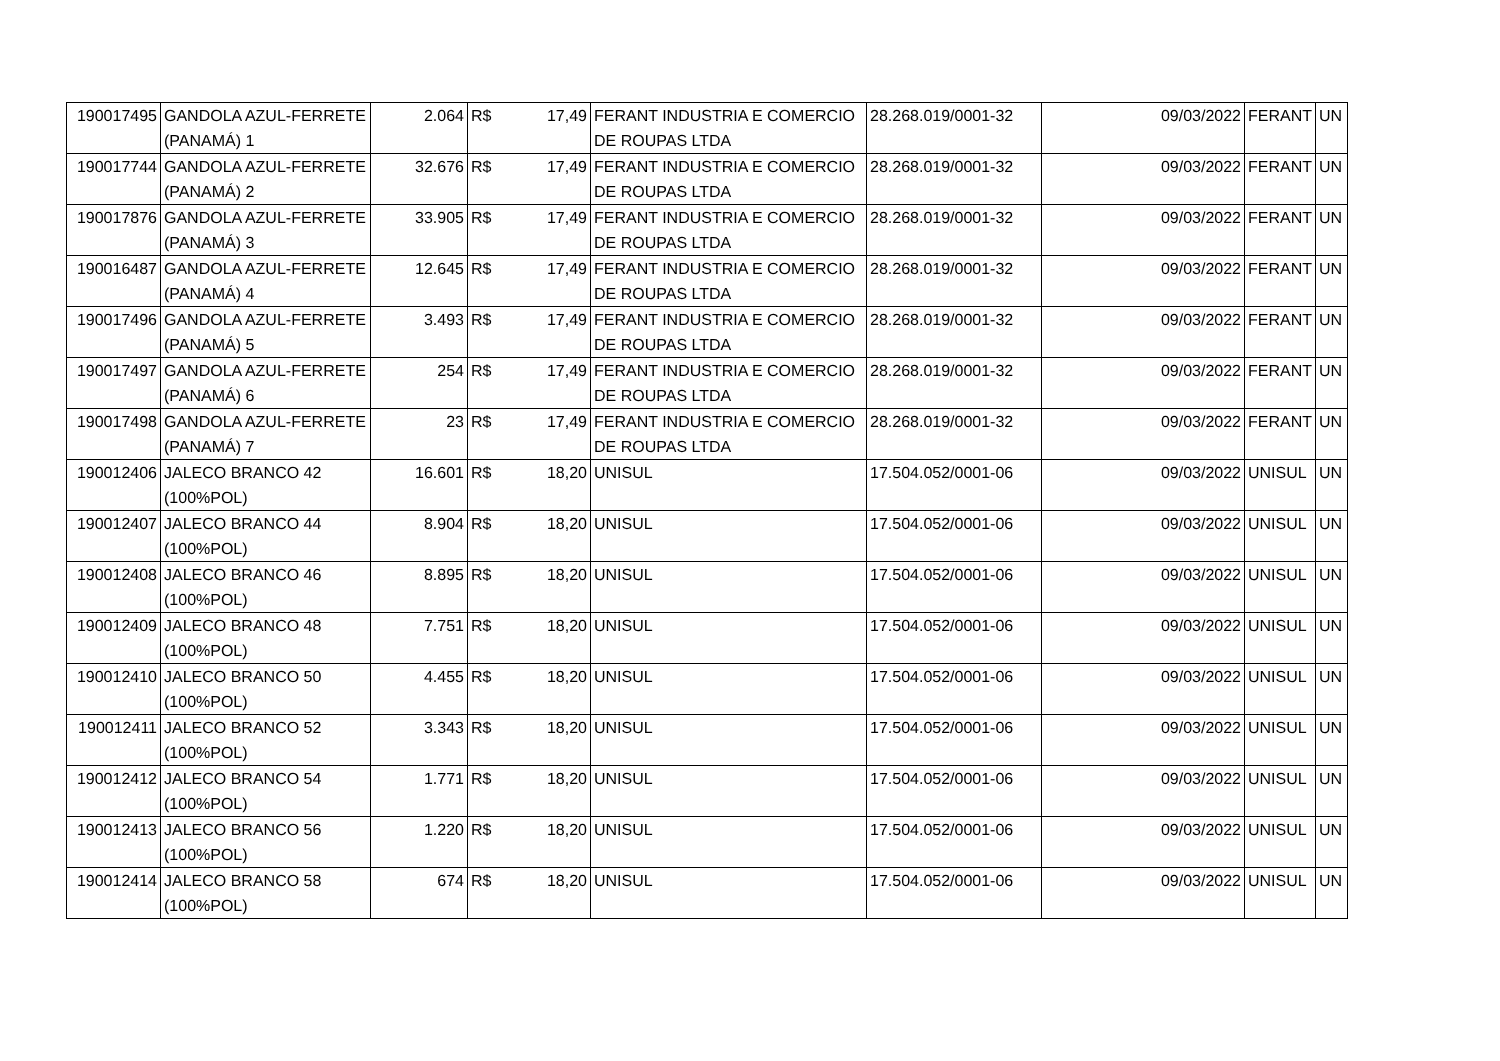| 190017495 | GANDOLA AZUL-FERRETE (PANAMÁ) 1 | 2.064 | R$ | 17,49 | FERANT INDUSTRIA E COMERCIO DE ROUPAS LTDA | 28.268.019/0001-32 | 09/03/2022 | FERANT | UN |
| 190017744 | GANDOLA AZUL-FERRETE (PANAMÁ) 2 | 32.676 | R$ | 17,49 | FERANT INDUSTRIA E COMERCIO DE ROUPAS LTDA | 28.268.019/0001-32 | 09/03/2022 | FERANT | UN |
| 190017876 | GANDOLA AZUL-FERRETE (PANAMÁ) 3 | 33.905 | R$ | 17,49 | FERANT INDUSTRIA E COMERCIO DE ROUPAS LTDA | 28.268.019/0001-32 | 09/03/2022 | FERANT | UN |
| 190016487 | GANDOLA AZUL-FERRETE (PANAMÁ) 4 | 12.645 | R$ | 17,49 | FERANT INDUSTRIA E COMERCIO DE ROUPAS LTDA | 28.268.019/0001-32 | 09/03/2022 | FERANT | UN |
| 190017496 | GANDOLA AZUL-FERRETE (PANAMÁ) 5 | 3.493 | R$ | 17,49 | FERANT INDUSTRIA E COMERCIO DE ROUPAS LTDA | 28.268.019/0001-32 | 09/03/2022 | FERANT | UN |
| 190017497 | GANDOLA AZUL-FERRETE (PANAMÁ) 6 | 254 | R$ | 17,49 | FERANT INDUSTRIA E COMERCIO DE ROUPAS LTDA | 28.268.019/0001-32 | 09/03/2022 | FERANT | UN |
| 190017498 | GANDOLA AZUL-FERRETE (PANAMÁ) 7 | 23 | R$ | 17,49 | FERANT INDUSTRIA E COMERCIO DE ROUPAS LTDA | 28.268.019/0001-32 | 09/03/2022 | FERANT | UN |
| 190012406 | JALECO BRANCO 42 (100%POL) | 16.601 | R$ | 18,20 | UNISUL | 17.504.052/0001-06 | 09/03/2022 | UNISUL | UN |
| 190012407 | JALECO BRANCO 44 (100%POL) | 8.904 | R$ | 18,20 | UNISUL | 17.504.052/0001-06 | 09/03/2022 | UNISUL | UN |
| 190012408 | JALECO BRANCO 46 (100%POL) | 8.895 | R$ | 18,20 | UNISUL | 17.504.052/0001-06 | 09/03/2022 | UNISUL | UN |
| 190012409 | JALECO BRANCO 48 (100%POL) | 7.751 | R$ | 18,20 | UNISUL | 17.504.052/0001-06 | 09/03/2022 | UNISUL | UN |
| 190012410 | JALECO BRANCO 50 (100%POL) | 4.455 | R$ | 18,20 | UNISUL | 17.504.052/0001-06 | 09/03/2022 | UNISUL | UN |
| 190012411 | JALECO BRANCO 52 (100%POL) | 3.343 | R$ | 18,20 | UNISUL | 17.504.052/0001-06 | 09/03/2022 | UNISUL | UN |
| 190012412 | JALECO BRANCO 54 (100%POL) | 1.771 | R$ | 18,20 | UNISUL | 17.504.052/0001-06 | 09/03/2022 | UNISUL | UN |
| 190012413 | JALECO BRANCO 56 (100%POL) | 1.220 | R$ | 18,20 | UNISUL | 17.504.052/0001-06 | 09/03/2022 | UNISUL | UN |
| 190012414 | JALECO BRANCO 58 (100%POL) | 674 | R$ | 18,20 | UNISUL | 17.504.052/0001-06 | 09/03/2022 | UNISUL | UN |